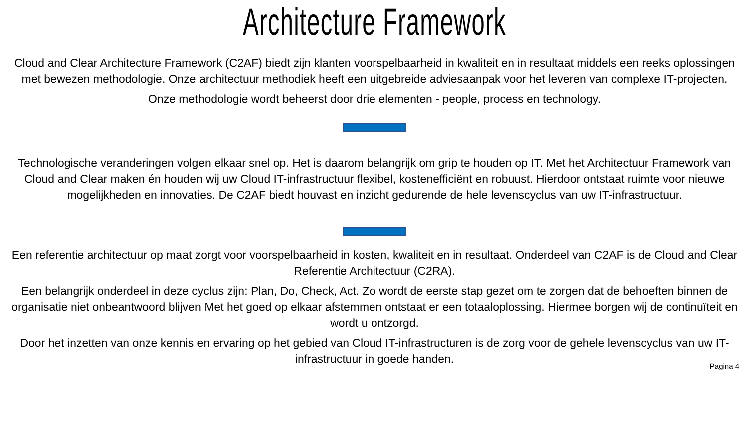Architecture Framework
Cloud and Clear Architecture Framework (C2AF) biedt zijn klanten voorspelbaarheid in kwaliteit en in resultaat middels een reeks oplossingen met bewezen methodologie. Onze architectuur methodiek heeft een uitgebreide adviesaanpak voor het leveren van complexe IT-projecten.
Onze methodologie wordt beheerst door drie elementen - people, process en technology.
Technologische veranderingen volgen elkaar snel op. Het is daarom belangrijk om grip te houden op IT. Met het Architectuur Framework van Cloud and Clear maken én houden wij uw Cloud IT-infrastructuur flexibel, kostenefficiënt en robuust. Hierdoor ontstaat ruimte voor nieuwe mogelijkheden en innovaties. De C2AF biedt houvast en inzicht gedurende de hele levenscyclus van uw IT-infrastructuur.
Een referentie architectuur op maat zorgt voor voorspelbaarheid in kosten, kwaliteit en in resultaat. Onderdeel van C2AF is de Cloud and Clear Referentie Architectuur (C2RA).
Een belangrijk onderdeel in deze cyclus zijn: Plan, Do, Check, Act. Zo wordt de eerste stap gezet om te zorgen dat de behoeften binnen de organisatie niet onbeantwoord blijven Met het goed op elkaar afstemmen ontstaat er een totaaloplossing. Hiermee borgen wij de continuïteit en wordt u ontzorgd.
Door het inzetten van onze kennis en ervaring op het gebied van Cloud IT-infrastructuren is de zorg voor de gehele levenscyclus van uw IT-infrastructuur in goede handen.
Pagina 4